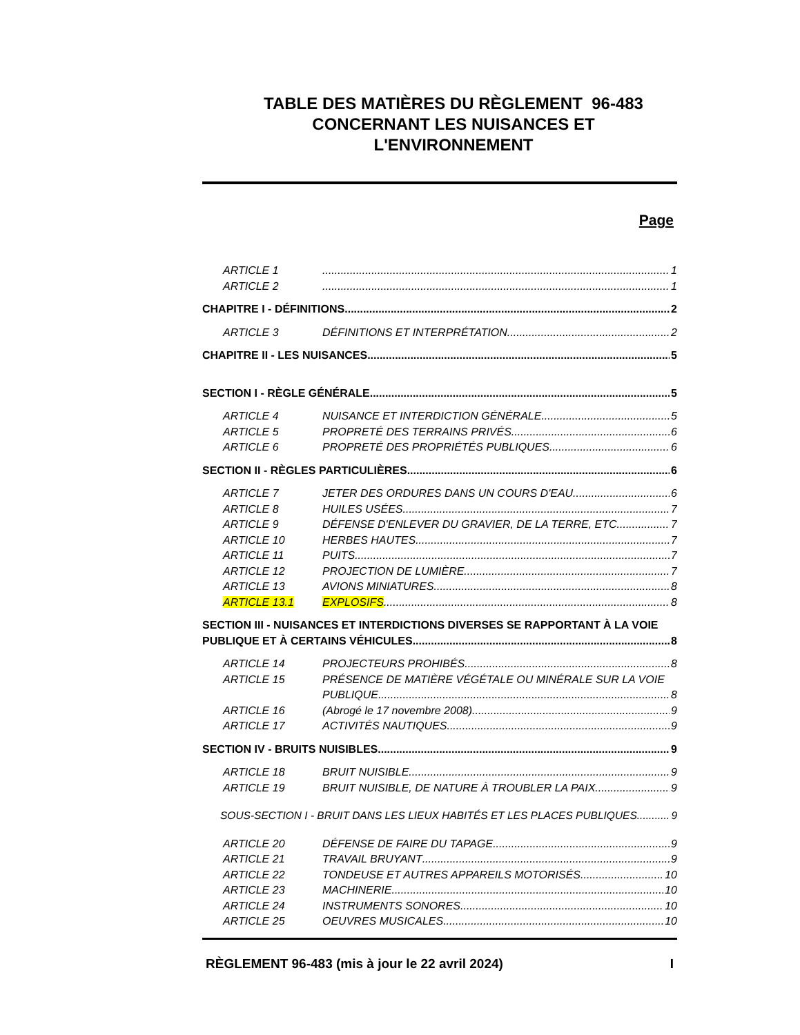TABLE DES MATIÈRES DU RÈGLEMENT 96-483
CONCERNANT LES NUISANCES ET
L'ENVIRONNEMENT
Page
ARTICLE 1 1
ARTICLE 2 1
CHAPITRE I - DÉFINITIONS 2
ARTICLE 3 DÉFINITIONS ET INTERPRÉTATION 2
CHAPITRE II - LES NUISANCES 5
SECTION I - RÈGLE GÉNÉRALE 5
ARTICLE 4 NUISANCE ET INTERDICTION GÉNÉRALE 5
ARTICLE 5 PROPRETÉ DES TERRAINS PRIVÉS 6
ARTICLE 6 PROPRETÉ DES PROPRIÉTÉS PUBLIQUES 6
SECTION II - RÈGLES PARTICULIÈRES 6
ARTICLE 7 JETER DES ORDURES DANS UN COURS D'EAU 6
ARTICLE 8 HUILES USÉES 7
ARTICLE 9 DÉFENSE D'ENLEVER DU GRAVIER, DE LA TERRE, ETC. 7
ARTICLE 10 HERBES HAUTES 7
ARTICLE 11 PUITS 7
ARTICLE 12 PROJECTION DE LUMIÈRE 7
ARTICLE 13 AVIONS MINIATURES 8
ARTICLE 13.1 EXPLOSIFS 8
SECTION III - NUISANCES ET INTERDICTIONS DIVERSES SE RAPPORTANT À LA VOIE
PUBLIQUE ET À CERTAINS VÉHICULES 8
ARTICLE 14 PROJECTEURS PROHIBÉS 8
ARTICLE 15 PRÉSENCE DE MATIÈRE VÉGÉTALE OU MINÉRALE SUR LA VOIE
PUBLIQUE 8
ARTICLE 16 (Abrogé le 17 novembre 2008) 9
ARTICLE 17 ACTIVITÉS NAUTIQUES 9
SECTION IV - BRUITS NUISIBLES 9
ARTICLE 18 BRUIT NUISIBLE 9
ARTICLE 19 BRUIT NUISIBLE, DE NATURE À TROUBLER LA PAIX 9
SOUS-SECTION I - BRUIT DANS LES LIEUX HABITÉS ET LES PLACES PUBLIQUES 9
ARTICLE 20 DÉFENSE DE FAIRE DU TAPAGE 9
ARTICLE 21 TRAVAIL BRUYANT 9
ARTICLE 22 TONDEUSE ET AUTRES APPAREILS MOTORISÉS 10
ARTICLE 23 MACHINERIE 10
ARTICLE 24 INSTRUMENTS SONORES 10
ARTICLE 25 OEUVRES MUSICALES 10
RÈGLEMENT 96-483 (mis à jour le 22 avril 2024) I